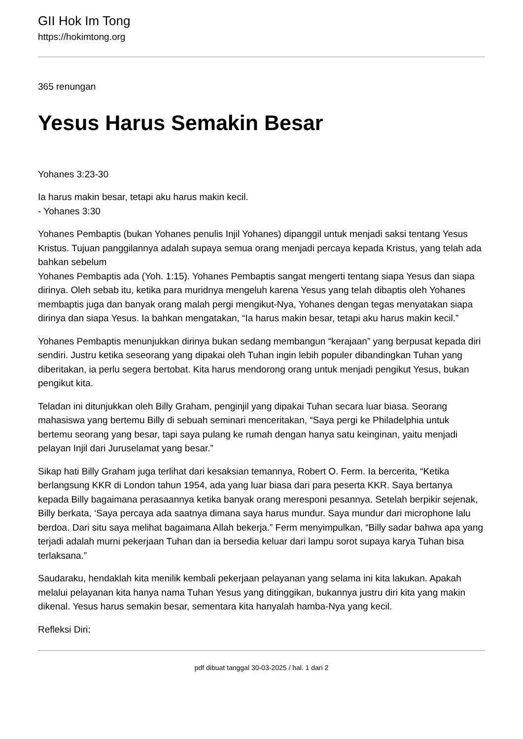GII Hok Im Tong
https://hokimtong.org
365 renungan
Yesus Harus Semakin Besar
Yohanes 3:23-30
Ia harus makin besar, tetapi aku harus makin kecil.
- Yohanes 3:30
Yohanes Pembaptis (bukan Yohanes penulis Injil Yohanes) dipanggil untuk menjadi saksi tentang Yesus Kristus. Tujuan panggilannya adalah supaya semua orang menjadi percaya kepada Kristus, yang telah ada bahkan sebelum
Yohanes Pembaptis ada (Yoh. 1:15). Yohanes Pembaptis sangat mengerti tentang siapa Yesus dan siapa dirinya. Oleh sebab itu, ketika para muridnya mengeluh karena Yesus yang telah dibaptis oleh Yohanes membaptis juga dan banyak orang malah pergi mengikut-Nya, Yohanes dengan tegas menyatakan siapa dirinya dan siapa Yesus. Ia bahkan mengatakan, “Ia harus makin besar, tetapi aku harus makin kecil.”
Yohanes Pembaptis menunjukkan dirinya bukan sedang membangun “kerajaan” yang berpusat kepada diri sendiri. Justru ketika seseorang yang dipakai oleh Tuhan ingin lebih populer dibandingkan Tuhan yang diberitakan, ia perlu segera bertobat. Kita harus mendorong orang untuk menjadi pengikut Yesus, bukan pengikut kita.
Teladan ini ditunjukkan oleh Billy Graham, penginjil yang dipakai Tuhan secara luar biasa. Seorang mahasiswa yang bertemu Billy di sebuah seminari menceritakan, “Saya pergi ke Philadelphia untuk bertemu seorang yang besar, tapi saya pulang ke rumah dengan hanya satu keinginan, yaitu menjadi pelayan Injil dari Juruselamat yang besar.”
Sikap hati Billy Graham juga terlihat dari kesaksian temannya, Robert O. Ferm. Ia bercerita, “Ketika berlangsung KKR di London tahun 1954, ada yang luar biasa dari para peserta KKR. Saya bertanya kepada Billy bagaimana perasaannya ketika banyak orang meresponi pesannya. Setelah berpikir sejenak, Billy berkata, ‘Saya percaya ada saatnya dimana saya harus mundur. Saya mundur dari microphone lalu berdoa. Dari situ saya melihat bagaimana Allah bekerja.” Ferm menyimpulkan, “Billy sadar bahwa apa yang terjadi adalah murni pekerjaan Tuhan dan ia bersedia keluar dari lampu sorot supaya karya Tuhan bisa terlaksana.”
Saudaraku, hendaklah kita menilik kembali pekerjaan pelayanan yang selama ini kita lakukan. Apakah melalui pelayanan kita hanya nama Tuhan Yesus yang ditinggikan, bukannya justru diri kita yang makin dikenal. Yesus harus semakin besar, sementara kita hanyalah hamba-Nya yang kecil.
Refleksi Diri:
pdf dibuat tanggal 30-03-2025 / hal. 1 dari 2